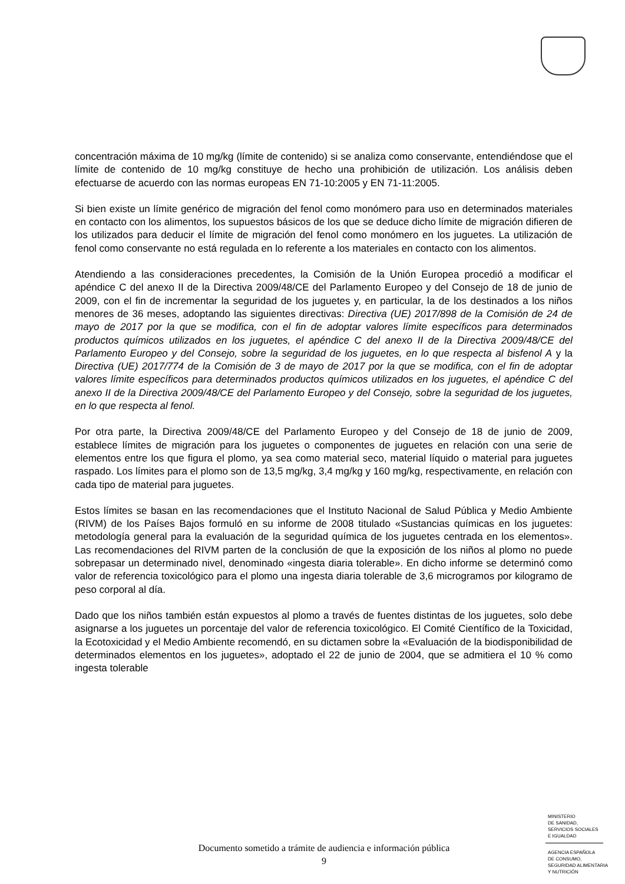concentración máxima de 10 mg/kg (límite de contenido) si se analiza como conservante, entendiéndose que el límite de contenido de 10 mg/kg constituye de hecho una prohibición de utilización. Los análisis deben efectuarse de acuerdo con las normas europeas EN 71-10:2005 y EN 71-11:2005.
Si bien existe un límite genérico de migración del fenol como monómero para uso en determinados materiales en contacto con los alimentos, los supuestos básicos de los que se deduce dicho límite de migración difieren de los utilizados para deducir el límite de migración del fenol como monómero en los juguetes. La utilización de fenol como conservante no está regulada en lo referente a los materiales en contacto con los alimentos.
Atendiendo a las consideraciones precedentes, la Comisión de la Unión Europea procedió a modificar el apéndice C del anexo II de la Directiva 2009/48/CE del Parlamento Europeo y del Consejo de 18 de junio de 2009, con el fin de incrementar la seguridad de los juguetes y, en particular, la de los destinados a los niños menores de 36 meses, adoptando las siguientes directivas: Directiva (UE) 2017/898 de la Comisión de 24 de mayo de 2017 por la que se modifica, con el fin de adoptar valores límite específicos para determinados productos químicos utilizados en los juguetes, el apéndice C del anexo II de la Directiva 2009/48/CE del Parlamento Europeo y del Consejo, sobre la seguridad de los juguetes, en lo que respecta al bisfenol A y la Directiva (UE) 2017/774 de la Comisión de 3 de mayo de 2017 por la que se modifica, con el fin de adoptar valores límite específicos para determinados productos químicos utilizados en los juguetes, el apéndice C del anexo II de la Directiva 2009/48/CE del Parlamento Europeo y del Consejo, sobre la seguridad de los juguetes, en lo que respecta al fenol.
Por otra parte, la Directiva 2009/48/CE del Parlamento Europeo y del Consejo de 18 de junio de 2009, establece límites de migración para los juguetes o componentes de juguetes en relación con una serie de elementos entre los que figura el plomo, ya sea como material seco, material líquido o material para juguetes raspado. Los límites para el plomo son de 13,5 mg/kg, 3,4 mg/kg y 160 mg/kg, respectivamente, en relación con cada tipo de material para juguetes.
Estos límites se basan en las recomendaciones que el Instituto Nacional de Salud Pública y Medio Ambiente (RIVM) de los Países Bajos formuló en su informe de 2008 titulado «Sustancias químicas en los juguetes: metodología general para la evaluación de la seguridad química de los juguetes centrada en los elementos». Las recomendaciones del RIVM parten de la conclusión de que la exposición de los niños al plomo no puede sobrepasar un determinado nivel, denominado «ingesta diaria tolerable». En dicho informe se determinó como valor de referencia toxicológico para el plomo una ingesta diaria tolerable de 3,6 microgramos por kilogramo de peso corporal al día.
Dado que los niños también están expuestos al plomo a través de fuentes distintas de los juguetes, solo debe asignarse a los juguetes un porcentaje del valor de referencia toxicológico. El Comité Científico de la Toxicidad, la Ecotoxicidad y el Medio Ambiente recomendó, en su dictamen sobre la «Evaluación de la biodisponibilidad de determinados elementos en los juguetes», adoptado el 22 de junio de 2004, que se admitiera el 10 % como ingesta tolerable
MINISTERIO
DE SANIDAD,
SERVICIOS SOCIALES
E IGUALDAD
AGENCIA ESPAÑOLA
DE CONSUMO,
SEGURIDAD ALIMENTARIA
Y NUTRICIÓN
Documento sometido a trámite de audiencia e información pública
9